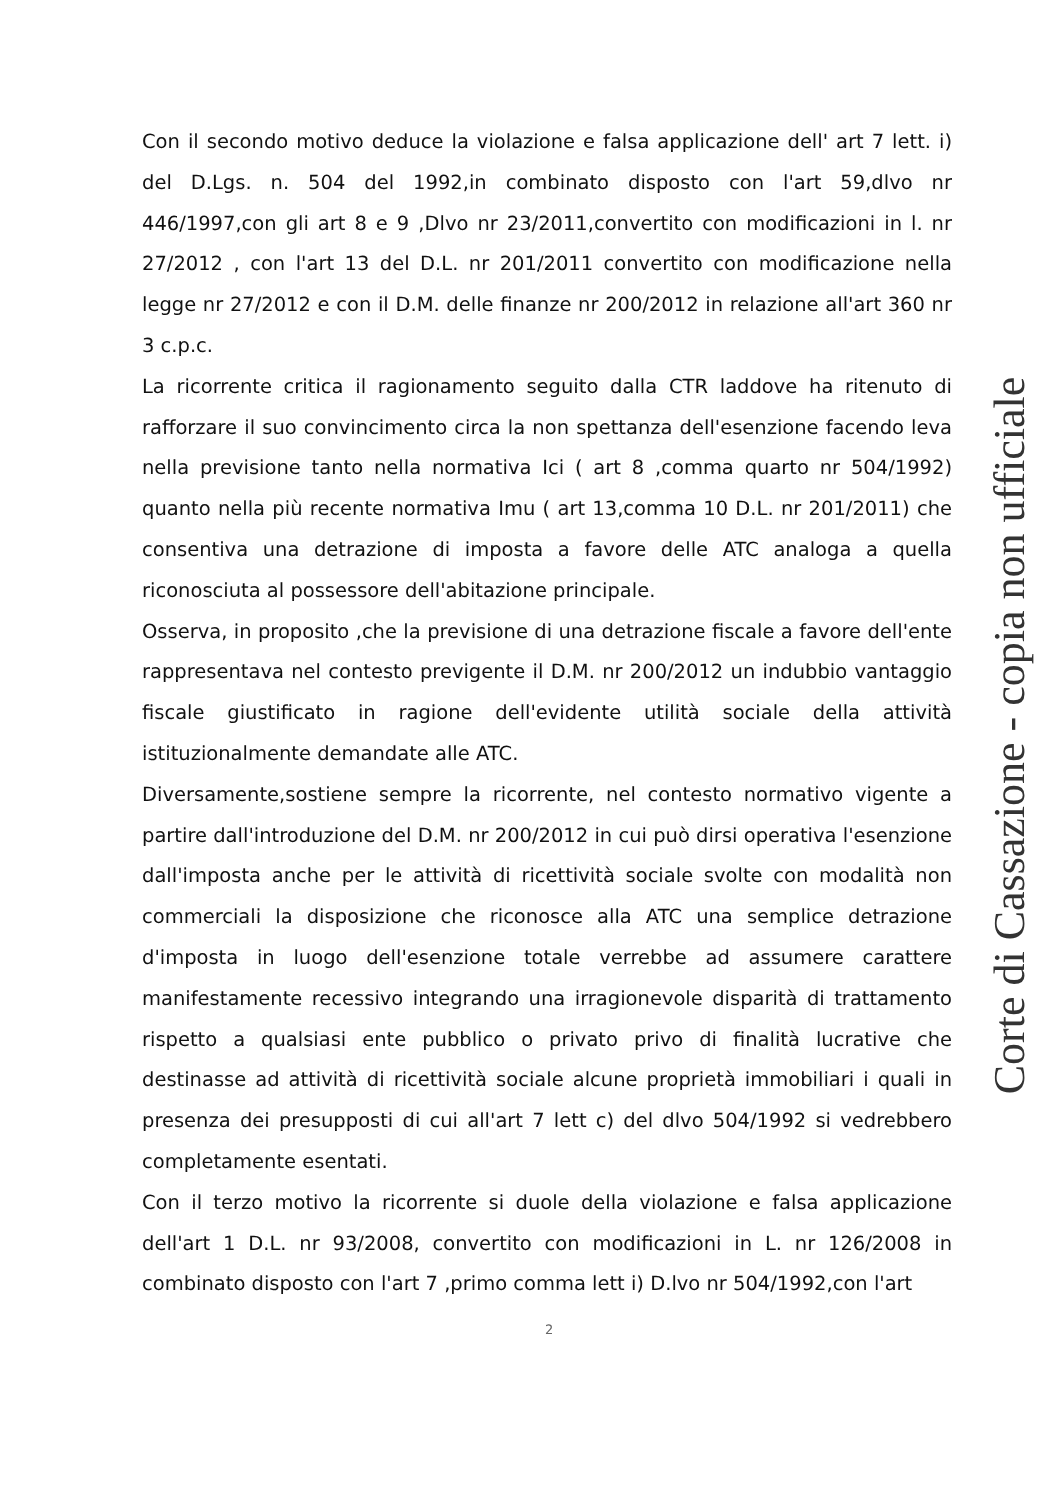Con il secondo motivo deduce la violazione e falsa applicazione dell' art 7 lett. i) del D.Lgs. n. 504 del 1992,in combinato disposto con l'art 59,dlvo nr 446/1997,con gli art 8 e 9 ,Dlvo nr 23/2011,convertito con modificazioni in l. nr 27/2012 , con l'art 13 del D.L. nr 201/2011 convertito con modificazione nella legge nr 27/2012 e con il D.M. delle finanze nr 200/2012 in relazione all'art 360 nr 3 c.p.c.
La ricorrente critica il ragionamento seguito dalla CTR laddove ha ritenuto di rafforzare il suo convincimento circa la non spettanza dell'esenzione facendo leva nella previsione tanto nella normativa Ici ( art 8 ,comma quarto nr 504/1992) quanto nella più recente normativa Imu ( art 13,comma 10 D.L. nr 201/2011) che consentiva una detrazione di imposta a favore delle ATC analoga a quella riconosciuta al possessore dell'abitazione principale.
Osserva, in proposito ,che la previsione di una detrazione fiscale a favore dell'ente rappresentava nel contesto previgente il D.M. nr 200/2012 un indubbio vantaggio fiscale giustificato in ragione dell'evidente utilità sociale della attività istituzionalmente demandate alle ATC.
Diversamente,sostiene sempre la ricorrente, nel contesto normativo vigente a partire dall'introduzione del D.M. nr 200/2012 in cui può dirsi operativa l'esenzione dall'imposta anche per le attività di ricettività sociale svolte con modalità non commerciali la disposizione che riconosce alla ATC una semplice detrazione d'imposta in luogo dell'esenzione totale verrebbe ad assumere carattere manifestamente recessivo integrando una irragionevole disparità di trattamento rispetto a qualsiasi ente pubblico o privato privo di finalità lucrative che destinasse ad attività di ricettività sociale alcune proprietà immobiliari i quali in presenza dei presupposti di cui all'art 7 lett c) del dlvo 504/1992 si vedrebbero completamente esentati.
Con il terzo motivo la ricorrente si duole della violazione e falsa applicazione dell'art 1 D.L. nr 93/2008, convertito con modificazioni in L. nr 126/2008 in combinato disposto con l'art 7 ,primo comma lett i) D.lvo nr 504/1992,con l'art
Corte di Cassazione - copia non ufficiale
2